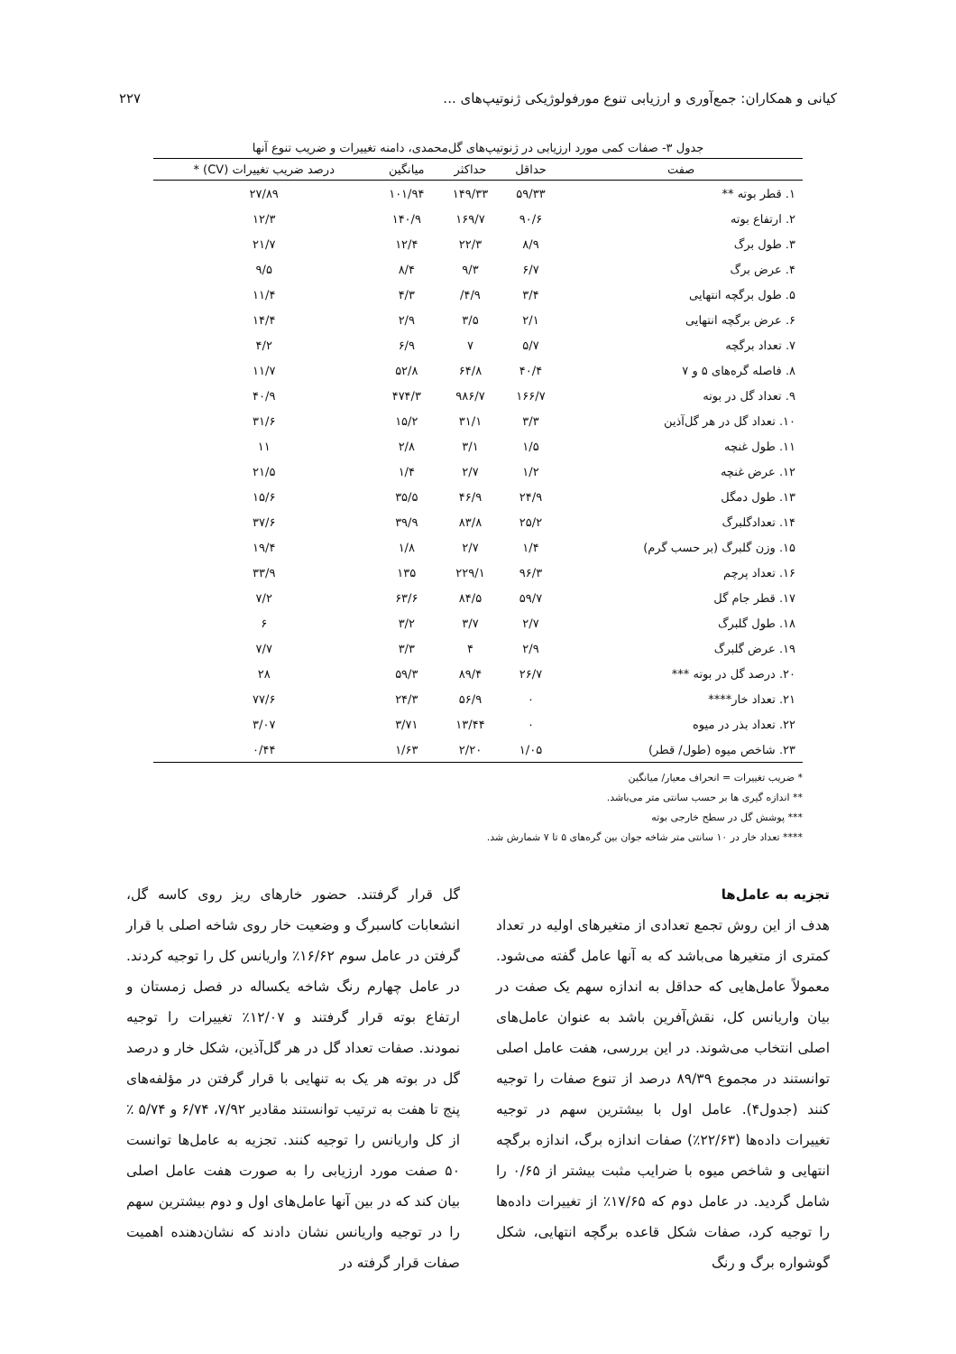کیانی و همکاران: جمع‌آوری و ارزیابی تنوع مورفولوژیکی ژنوتیپ‌های ... ۲۲۷
جدول ۳- صفات کمی مورد ارزیابی در ژنوتیپ‌های گل‌محمدی، دامنه تغییرات و ضریب تنوع آنها
| صفت | حداقل | حداکثر | میانگین | درصد ضریب تغییرات (CV) * |
| --- | --- | --- | --- | --- |
| ۱. قطر بوته ** | ۵۹/۳۳ | ۱۴۹/۳۳ | ۱۰۱/۹۴ | ۲۷/۸۹ |
| ۲. ارتفاع بوته | ۹۰/۶ | ۱۶۹/۷ | ۱۴۰/۹ | ۱۲/۳ |
| ۳. طول برگ | ۸/۹ | ۲۲/۳ | ۱۲/۴ | ۲۱/۷ |
| ۴. عرض برگ | ۶/۷ | ۹/۳ | ۸/۴ | ۹/۵ |
| ۵. طول برگچه انتهایی | ۳/۴ | ۴/۹/ | ۴/۳ | ۱۱/۴ |
| ۶. عرض برگچه انتهایی | ۲/۱ | ۳/۵ | ۲/۹ | ۱۴/۴ |
| ۷. تعداد برگچه | ۵/۷ | ۷ | ۶/۹ | ۴/۲ |
| ۸. فاصله گره‌های ۵ و ۷ | ۴۰/۴ | ۶۴/۸ | ۵۲/۸ | ۱۱/۷ |
| ۹. تعداد گل در بوته | ۱۶۶/۷ | ۹۸۶/۷ | ۴۷۴/۳ | ۴۰/۹ |
| ۱۰. تعداد گل در هر گل‌آذین | ۳/۳ | ۳۱/۱ | ۱۵/۲ | ۳۱/۶ |
| ۱۱. طول غنچه | ۱/۵ | ۳/۱ | ۲/۸ | ۱۱ |
| ۱۲. عرض غنچه | ۱/۲ | ۲/۷ | ۱/۴ | ۲۱/۵ |
| ۱۳. طول دمگل | ۲۴/۹ | ۴۶/۹ | ۳۵/۵ | ۱۵/۶ |
| ۱۴. تعدادگلبرگ | ۲۵/۲ | ۸۳/۸ | ۳۹/۹ | ۳۷/۶ |
| ۱۵. وزن گلبرگ (بر حسب گرم) | ۱/۴ | ۲/۷ | ۱/۸ | ۱۹/۴ |
| ۱۶. تعداد پرچم | ۹۶/۳ | ۲۲۹/۱ | ۱۳۵ | ۳۳/۹ |
| ۱۷. قطر جام گل | ۵۹/۷ | ۸۴/۵ | ۶۳/۶ | ۷/۲ |
| ۱۸. طول گلبرگ | ۲/۷ | ۳/۷ | ۳/۲ | ۶ |
| ۱۹. عرض گلبرگ | ۲/۹ | ۴ | ۳/۳ | ۷/۷ |
| ۲۰. درصد گل در بوته *** | ۲۶/۷ | ۸۹/۴ | ۵۹/۳ | ۲۸ |
| ۲۱. تعداد خار**** | ۰ | ۵۶/۹ | ۲۴/۳ | ۷۷/۶ |
| ۲۲. تعداد بذر در میوه | ۰ | ۱۳/۴۴ | ۳/۷۱ | ۳/۰۷ |
| ۲۳. شاخص میوه (طول/ قطر) | ۱/۰۵ | ۲/۲۰ | ۱/۶۳ | ۰/۴۴ |
* ضریب تغییرات = انحراف معیار/ میانگین
** اندازه گیری ها بر حسب سانتی متر می‌باشد.
*** پوشش گل در سطح خارجی بوته
**** تعداد خار در ۱۰ سانتی متر شاخه جوان بین گره‌های ۵ تا ۷ شمارش شد.
تجزیه به عامل‌ها
هدف از این روش تجمع تعدادی از متغیرهای اولیه در تعداد کمتری از متغیرها می‌باشد که به آنها عامل گفته می‌شود. معمولاً عامل‌هایی که حداقل به اندازه سهم یک صفت در بیان واریانس کل، نقش‌آفرین باشد به عنوان عامل‌های اصلی انتخاب می‌شوند. در این بررسی، هفت عامل اصلی توانستند در مجموع ۸۹/۳۹ درصد از تنوع صفات را توجیه کنند (جدول۴). عامل اول با بیشترین سهم در توجیه تغییرات داده‌ها (۲۲/۶۳٪) صفات اندازه برگ، اندازه برگچه انتهایی و شاخص میوه با ضرایب مثبت بیشتر از ۰/۶۵ را شامل گردید. در عامل دوم که ۱۷/۶۵٪ از تغییرات داده‌ها را توجیه کرد، صفات شکل قاعده برگچه انتهایی، شکل گوشواره برگ و رنگ
گل قرار گرفتند. حضور خارهای ریز روی کاسه گل، انشعابات کاسبرگ و وضعیت خار روی شاخه اصلی با قرار گرفتن در عامل سوم ۱۶/۶۲٪ واریانس کل را توجیه کردند. در عامل چهارم رنگ شاخه یکساله در فصل زمستان و ارتفاع بوته قرار گرفتند و ۱۲/۰۷٪ تغییرات را توجیه نمودند. صفات تعداد گل در هر گل‌آذین، شکل خار و درصد گل در بوته هر یک به تنهایی با قرار گرفتن در مؤلفه‌های پنج تا هفت به ترتیب توانستند مقادیر ۷/۹۲، ۶/۷۴ و ۵/۷۴ ٪ از کل واریانس را توجیه کنند. تجزیه به عامل‌ها توانست ۵۰ صفت مورد ارزیابی را به صورت هفت عامل اصلی بیان کند که در بین آنها عامل‌های اول و دوم بیشترین سهم را در توجیه واریانس نشان دادند که نشان‌دهنده اهمیت صفات قرار گرفته در